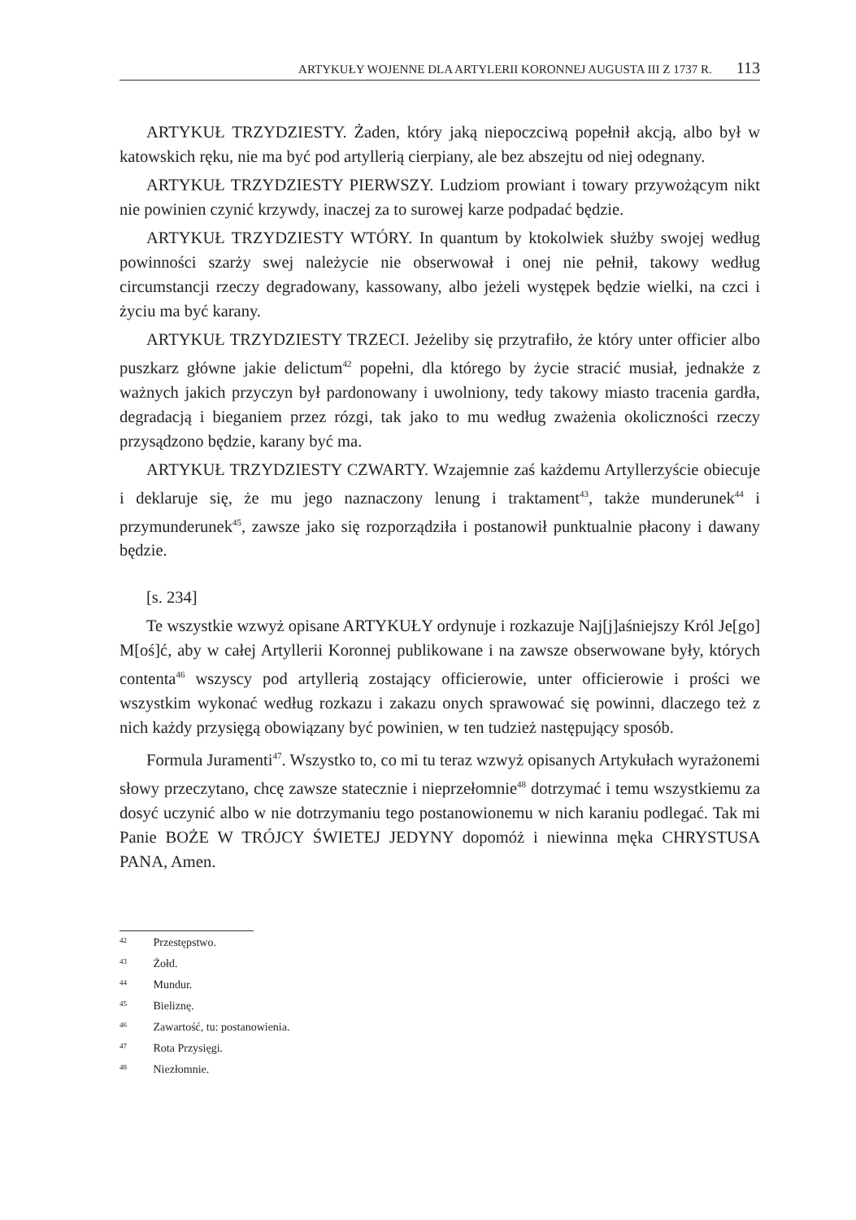ARTYKUŁY WOJENNE DLA ARTYLERII KORONNEJ AUGUSTA III Z 1737 R. 113
ARTYKUŁ TRZYDZIESTY. Żaden, który jaką niepoczciwą popełnił akcją, albo był w katowskich ręku, nie ma być pod artyllerią cierpiany, ale bez abszejtu od niej odegnany.
ARTYKUŁ TRZYDZIESTY PIERWSZY. Ludziom prowiant i towary przywożącym nikt nie powinien czynić krzywdy, inaczej za to surowej karze podpadać będzie.
ARTYKUŁ TRZYDZIESTY WTÓRY. In quantum by ktokolwiek służby swojej według powinności szarży swej należycie nie obserwował i onej nie pełnił, takowy według circumstancji rzeczy degradowany, kassowany, albo jeżeli występek będzie wielki, na czci i życiu ma być karany.
ARTYKUŁ TRZYDZIESTY TRZECI. Jeżeliby się przytrafiło, że który unter officier albo puszkarz główne jakie delictum<sup>42</sup> popełni, dla którego by życie stracić musiał, jednakże z ważnych jakich przyczyn był pardonowany i uwolniony, tedy takowy miasto tracenia gardła, degradacją i bieganiem przez rózgi, tak jako to mu według zważenia okoliczności rzeczy przysądzono będzie, karany być ma.
ARTYKUŁ TRZYDZIESTY CZWARTY. Wzajemnie zaś każdemu Artyllerzyście obiecuje i deklaruje się, że mu jego naznaczony lenung i traktament<sup>43</sup>, także munderunek<sup>44</sup> i przymunderunek<sup>45</sup>, zawsze jako się rozporządziła i postanowił punktualnie płacony i dawany będzie.
[s. 234]
Te wszystkie wzwyż opisane ARTYKUŁY ordynuje i rozkazuje Naj[j]aśniejszy Król Je[go] M[oś]ć, aby w całej Artyllerii Koronnej publikowane i na zawsze obserwowane były, których contenta<sup>46</sup> wszyscy pod artyllerią zostający officierowie, unter officierowie i prości we wszystkim wykonać według rozkazu i zakazu onych sprawować się powinni, dlaczego też z nich każdy przysięgą obowiązany być powinien, w ten tudzież następujący sposób.
Formula Juramenti<sup>47</sup>. Wszystko to, co mi tu teraz wzwyż opisanych Artykułach wyrażonemi słowy przeczytano, chcę zawsze statecznie i nieprzełomnie<sup>48</sup> dotrzymać i temu wszystkiemu za dosyć uczynić albo w nie dotrzymaniu tego postanowionemu w nich karaniu podlegać. Tak mi Panie BOŻE W TRÓJCY ŚWIETEJ JEDYNY dopomóż i niewinna męka CHRYSTUSA PANA, Amen.
<sup>42</sup> Przestępstwo.
<sup>43</sup> Żołd.
<sup>44</sup> Mundur.
<sup>45</sup> Bieliznę.
<sup>46</sup> Zawartość, tu: postanowienia.
<sup>47</sup> Rota Przysięgi.
<sup>48</sup> Niezłomnie.